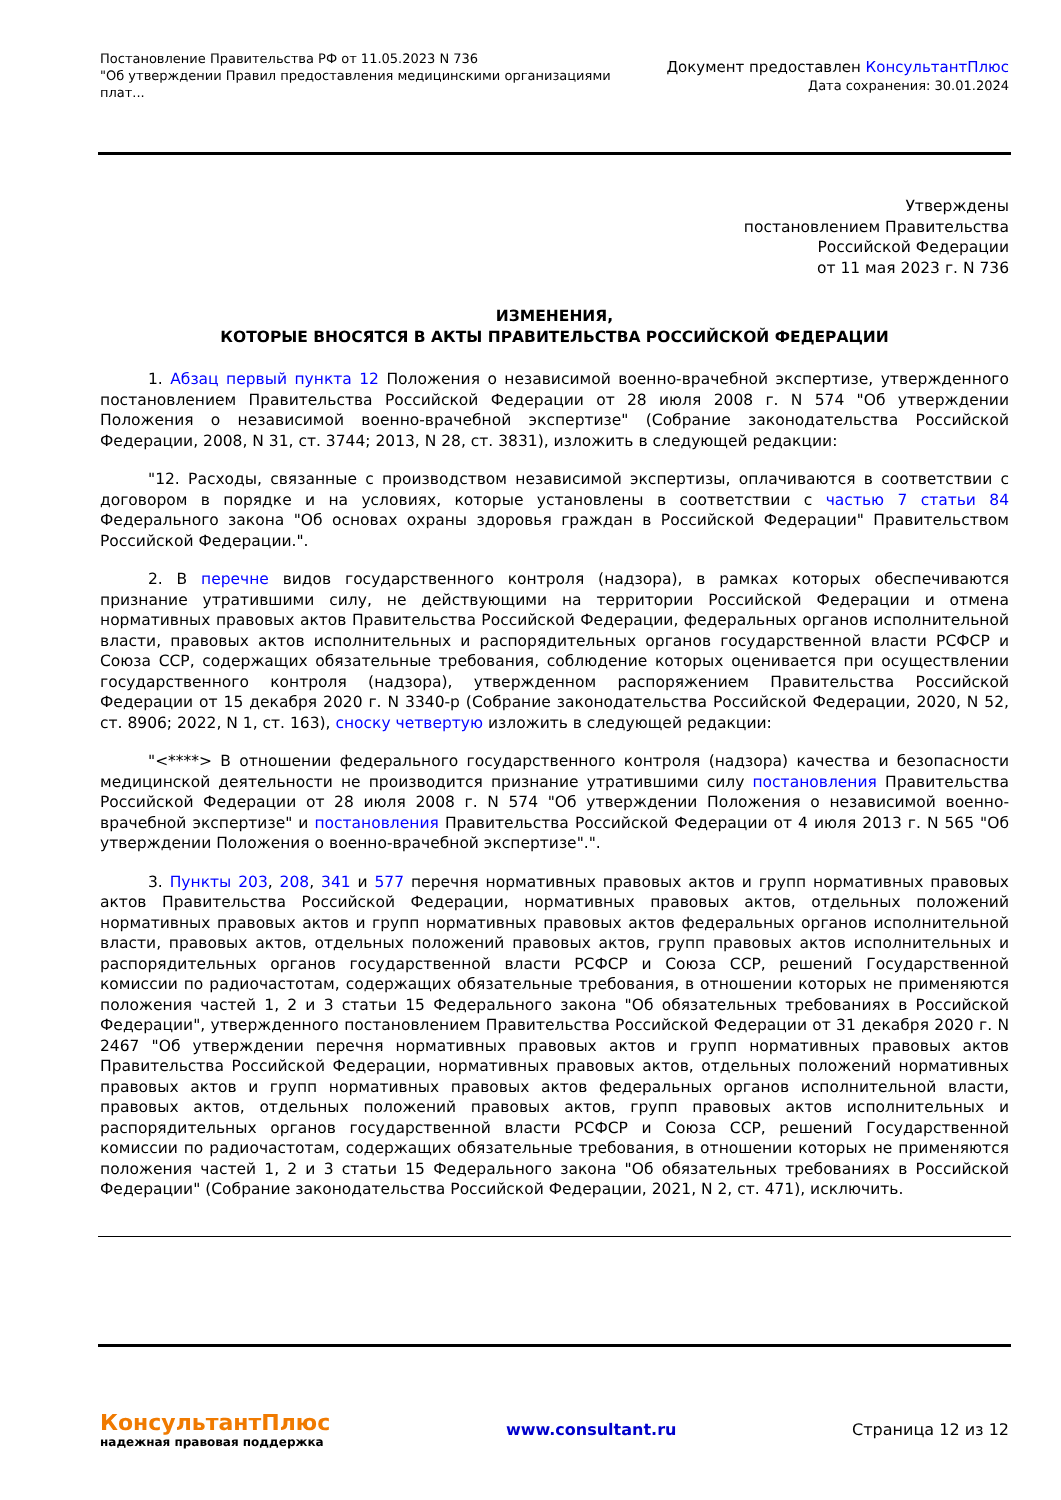Постановление Правительства РФ от 11.05.2023 N 736
"Об утверждении Правил предоставления медицинскими организациями
плат...
Документ предоставлен КонсультантПлюс
Дата сохранения: 30.01.2024
Утверждены
постановлением Правительства
Российской Федерации
от 11 мая 2023 г. N 736
ИЗМЕНЕНИЯ,
КОТОРЫЕ ВНОСЯТСЯ В АКТЫ ПРАВИТЕЛЬСТВА РОССИЙСКОЙ ФЕДЕРАЦИИ
1. Абзац первый пункта 12 Положения о независимой военно-врачебной экспертизе, утвержденного постановлением Правительства Российской Федерации от 28 июля 2008 г. N 574 "Об утверждении Положения о независимой военно-врачебной экспертизе" (Собрание законодательства Российской Федерации, 2008, N 31, ст. 3744; 2013, N 28, ст. 3831), изложить в следующей редакции:
"12. Расходы, связанные с производством независимой экспертизы, оплачиваются в соответствии с договором в порядке и на условиях, которые установлены в соответствии с частью 7 статьи 84 Федерального закона "Об основах охраны здоровья граждан в Российской Федерации" Правительством Российской Федерации.".
2. В перечне видов государственного контроля (надзора), в рамках которых обеспечиваются признание утратившими силу, не действующими на территории Российской Федерации и отмена нормативных правовых актов Правительства Российской Федерации, федеральных органов исполнительной власти, правовых актов исполнительных и распорядительных органов государственной власти РСФСР и Союза ССР, содержащих обязательные требования, соблюдение которых оценивается при осуществлении государственного контроля (надзора), утвержденном распоряжением Правительства Российской Федерации от 15 декабря 2020 г. N 3340-р (Собрание законодательства Российской Федерации, 2020, N 52, ст. 8906; 2022, N 1, ст. 163), сноску четвертую изложить в следующей редакции:
"<****> В отношении федерального государственного контроля (надзора) качества и безопасности медицинской деятельности не производится признание утратившими силу постановления Правительства Российской Федерации от 28 июля 2008 г. N 574 "Об утверждении Положения о независимой военно-врачебной экспертизе" и постановления Правительства Российской Федерации от 4 июля 2013 г. N 565 "Об утверждении Положения о военно-врачебной экспертизе".".
3. Пункты 203, 208, 341 и 577 перечня нормативных правовых актов и групп нормативных правовых актов Правительства Российской Федерации, нормативных правовых актов, отдельных положений нормативных правовых актов и групп нормативных правовых актов федеральных органов исполнительной власти, правовых актов, отдельных положений правовых актов, групп правовых актов исполнительных и распорядительных органов государственной власти РСФСР и Союза ССР, решений Государственной комиссии по радиочастотам, содержащих обязательные требования, в отношении которых не применяются положения частей 1, 2 и 3 статьи 15 Федерального закона "Об обязательных требованиях в Российской Федерации", утвержденного постановлением Правительства Российской Федерации от 31 декабря 2020 г. N 2467 "Об утверждении перечня нормативных правовых актов и групп нормативных правовых актов Правительства Российской Федерации, нормативных правовых актов, отдельных положений нормативных правовых актов и групп нормативных правовых актов федеральных органов исполнительной власти, правовых актов, отдельных положений правовых актов, групп правовых актов исполнительных и распорядительных органов государственной власти РСФСР и Союза ССР, решений Государственной комиссии по радиочастотам, содержащих обязательные требования, в отношении которых не применяются положения частей 1, 2 и 3 статьи 15 Федерального закона "Об обязательных требованиях в Российской Федерации" (Собрание законодательства Российской Федерации, 2021, N 2, ст. 471), исключить.
КонсультантПлюс
надежная правовая поддержка
www.consultant.ru Страница 12 из 12